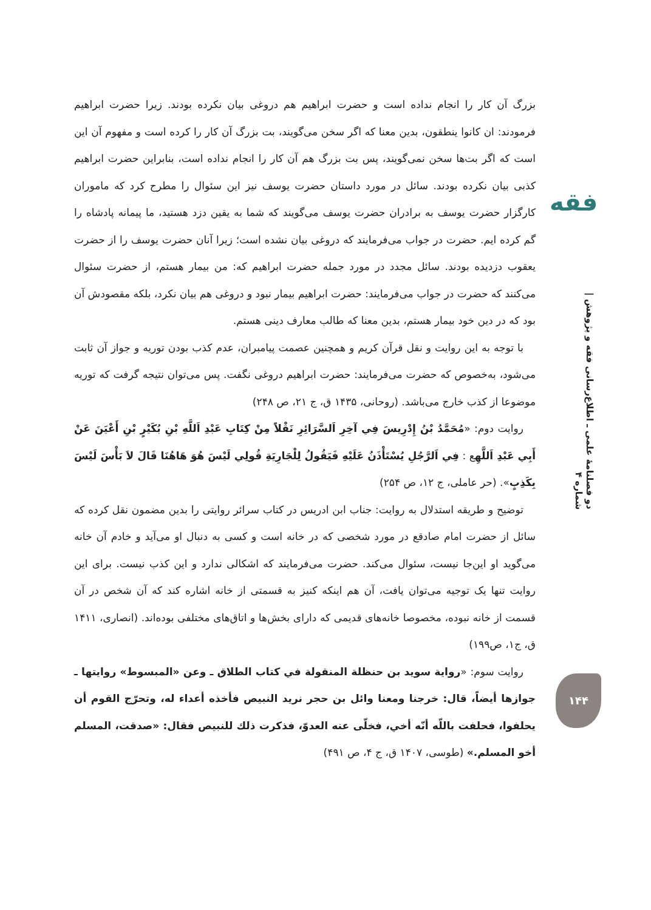فقه
دو فصلنامهٔ علمی ـ اطلاع‌رسانی فقه و پژوهش | شماره ۴
۱۴۴
بزرگ آن کار را انجام نداده است و حضرت ابراهیم هم دروغی بیان نکرده بودند. زیرا حضرت ابراهیم فرمودند: ان کانوا ینطقون، بدین معنا که اگر سخن می‌گویند، بت بزرگ آن کار را کرده است و مفهوم آن این است که اگر بت‌ها سخن نمی‌گویند، پس بت بزرگ هم آن کار را انجام نداده است، بنابراین حضرت ابراهیم کذبی بیان نکرده بودند. سائل در مورد داستان حضرت یوسف نیز این سئوال را مطرح کرد که ماموران کارگزار حضرت یوسف به برادران حضرت یوسف می‌گویند که شما به یقین دزد هستید، ما پیمانه پادشاه را گم کرده ایم. حضرت در جواب می‌فرمایند که دروغی بیان نشده است؛ زیرا آنان حضرت یوسف را از حضرت یعقوب دزدیده بودند. سائل مجدد در مورد جمله حضرت ابراهیم که: من بیمار هستم، از حضرت سئوال می‌کنند که حضرت در جواب می‌فرمایند: حضرت ابراهیم بیمار نبود و دروغی هم بیان نکرد، بلکه مقصودش آن بود که در دین خود بیمار هستم، بدین معنا که طالب معارف دینی هستم.
با توجه به این روایت و نقل قرآن کریم و همچنین عصمت پیامبران، عدم کذب بودن توریه و جواز آن ثابت می‌شود، به‌خصوص که حضرت می‌فرمایند: حضرت ابراهیم دروغی نگفت. پس می‌توان نتیجه گرفت که توریه موضوعا از کذب خارج می‌باشد. (روحانی، ۱۴۳۵ ق، ج ۲۱، ص ۲۴۸)
روایت دوم: «مُحَمَّدُ بْنُ إِدْرِيسَ فِي آخِرِ اَلسَّرَائِرِ نَقْلاً مِنْ كِتَابِ عَبْدِ اَللَّهِ بْنِ بُكَيْرٍ بْنِ أَعْيَنَ عَنْ أَبِي عَبْدِ اَللَّهِع : فِي اَلرَّجُلِ يُسْتَأْذَنُ عَلَيْهِ فَيَقُولُ لِلْجَارِيَةِ قُولِي لَيْسَ هُوَ هَاهُنَا قَالَ لاَ بَأْسَ لَيْسَ بِكَذِبٍ». (حر عاملی، ج ۱۲، ص ۲۵۴)
توضیح و طریقه استدلال به روایت: جناب ابن ادریس در کتاب سرائر روایتی را بدین مضمون نقل کرده که سائل از حضرت امام صادقع در مورد شخصی که در خانه است و کسی به دنبال او می‌آید و خادم آن خانه می‌گوید او این‌جا نیست، سئوال می‌کند. حضرت می‌فرمایند که اشکالی ندارد و این کذب نیست. برای این روایت تنها یک توجیه می‌توان یافت، آن هم اینکه کنیز به قسمتی از خانه اشاره کند که آن شخص در آن قسمت از خانه نبوده، مخصوصا خانه‌های قدیمی که دارای بخش‌ها و اتاق‌های مختلفی بوده‌اند. (انصاری، ۱۴۱۱ ق، ج۱، ص۱۹۹)
روایت سوم: «رواية سويد بن حنظلة المنقولة في كتاب الطلاق ـ وعن «المبسوط» روايتها ـ جوازها أيضاً، قال: خرجنا ومعنا وائل بن حجر نريد النبيص فأخذه أعداء له، وتحرّج القوم أن يحلفوا، فحلفت باللّه أنّه أخي، فخلّى عنه العدوّ، فذكرت ذلك للنبيص فقال: «صدقت، المسلم أخو المسلم.» (طوسی، ۱۴۰۷ ق، ج ۴، ص ۴۹۱)